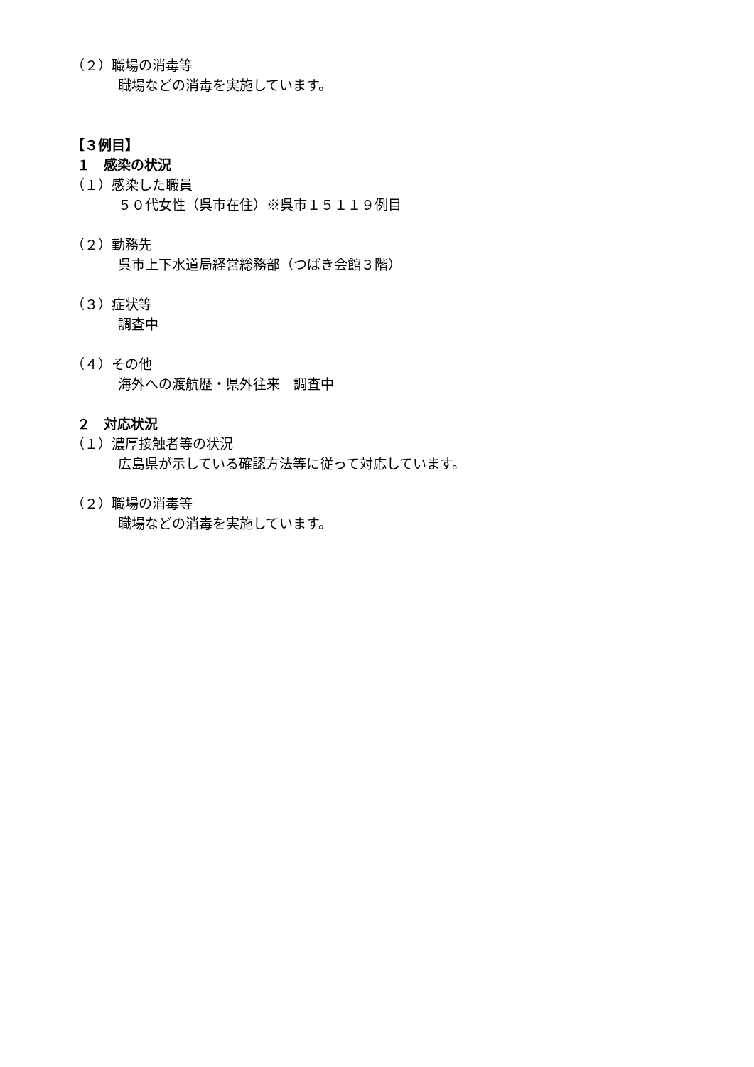（２）職場の消毒等
職場などの消毒を実施しています。
【３例目】
１　感染の状況
（１）感染した職員
５０代女性（呉市在住）※呉市１５１１９例目
（２）勤務先
呉市上下水道局経営総務部（つばき会館３階）
（３）症状等
調査中
（４）その他
海外への渡航歴・県外往来　調査中
２　対応状況
（１）濃厚接触者等の状況
広島県が示している確認方法等に従って対応しています。
（２）職場の消毒等
職場などの消毒を実施しています。